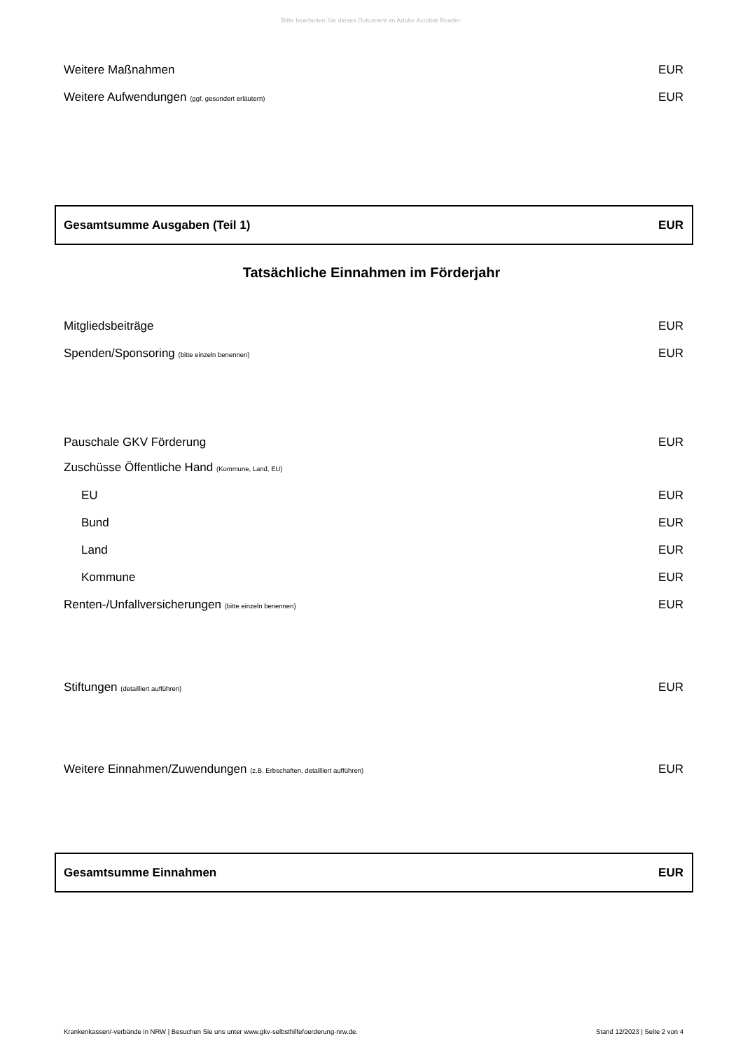Bitte bearbeiten Sie dieses Dokument im Adobe Acrobat Reader.
Weitere Maßnahmen EUR
Weitere Aufwendungen (ggf. gesondert erläutern) EUR
Gesamtsumme Ausgaben (Teil 1) EUR
Tatsächliche Einnahmen im Förderjahr
Mitgliedsbeiträge EUR
Spenden/Sponsoring (bitte einzeln benennen) EUR
Pauschale GKV Förderung EUR
Zuschüsse Öffentliche Hand (Kommune, Land, EU)
EU EUR
Bund EUR
Land EUR
Kommune EUR
Renten-/Unfallversicherungen (bitte einzeln benennen) EUR
Stiftungen (detailliert aufführen) EUR
Weitere Einnahmen/Zuwendungen (z.B. Erbschaften, detailliert aufführen) EUR
Gesamtsumme Einnahmen EUR
Krankenkassen/-verbände in NRW | Besuchen Sie uns unter www.gkv-selbsthilfefoerderung-nrw.de. Stand 12/2023 | Seite 2 von 4